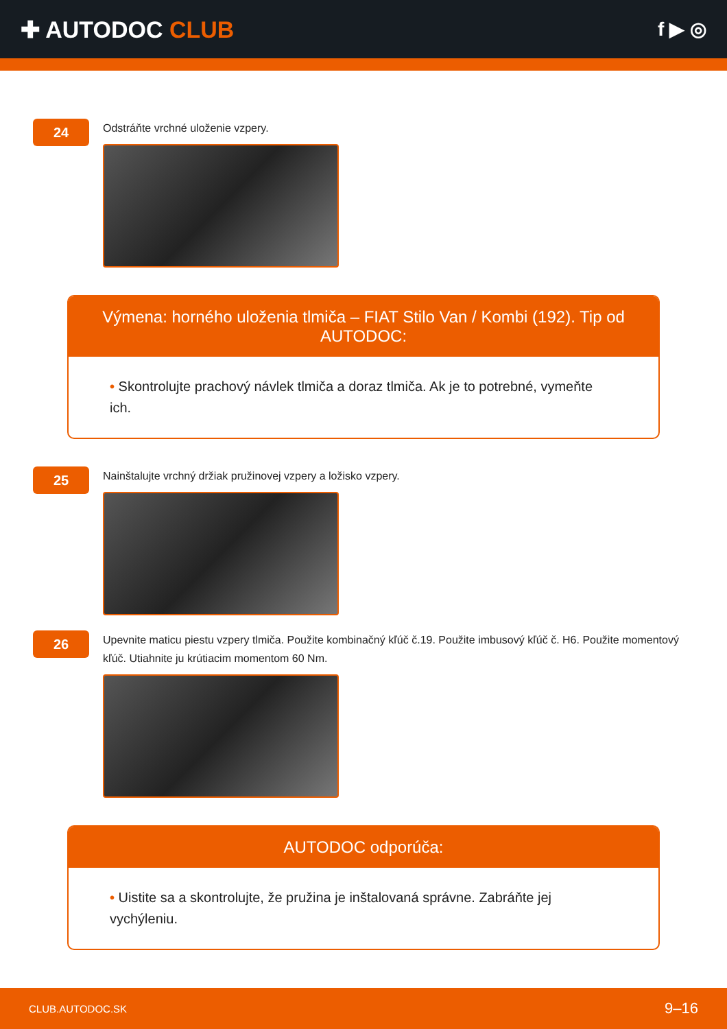✚ AUTODOC CLUB
f ▶ ◎
24
Odstráňte vrchné uloženie vzpery.
Výmena: horného uloženia tlmiča – FIAT Stilo Van / Kombi (192). Tip od AUTODOC:
• Skontrolujte prachový návlek tlmiča a doraz tlmiča. Ak je to potrebné, vymeňte ich.
25
Nainštalujte vrchný držiak pružinovej vzpery a ložisko vzpery.
26
Upevnite maticu piestu vzpery tlmiča. Použite kombinačný kľúč č.19. Použite imbusový kľúč č. H6. Použite momentový kľúč. Utiahnite ju krútiacim momentom 60 Nm.
AUTODOC odporúča:
• Uistite sa a skontrolujte, že pružina je inštalovaná správne. Zabráňte jej vychýleniu.
CLUB.AUTODOC.SK 9–16